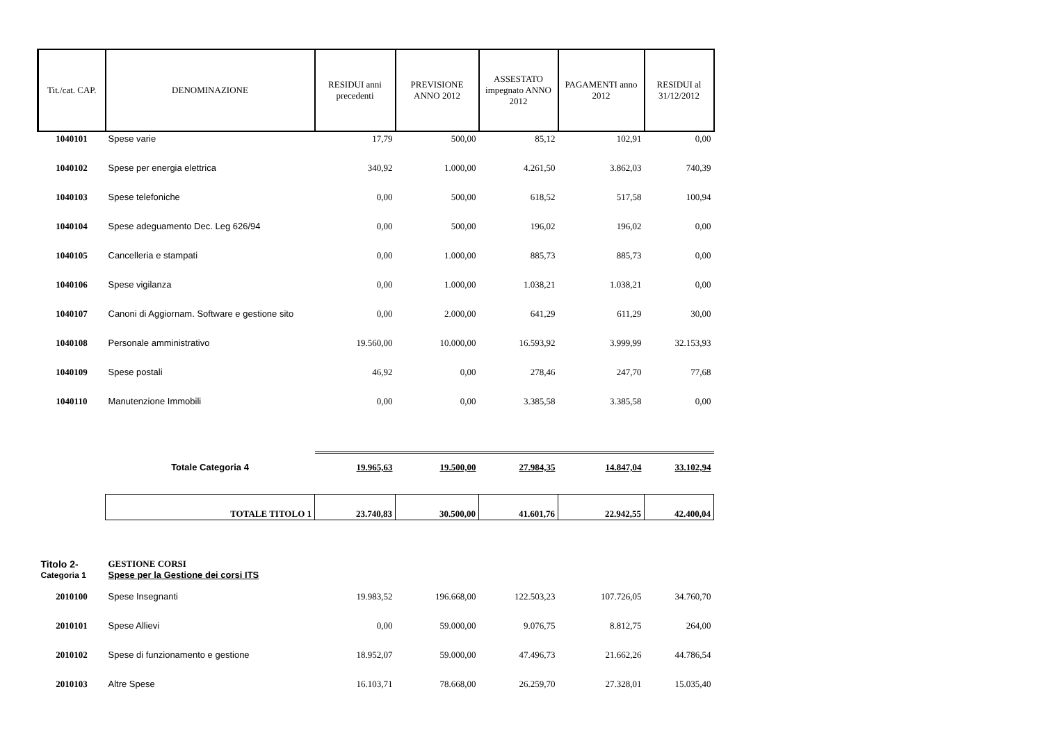| Tit./cat. CAP. | DENOMINAZIONE | RESIDUI anni precedenti | PREVISIONE ANNO 2012 | ASSESTATO impegnato ANNO 2012 | PAGAMENTI anno 2012 | RESIDUI al 31/12/2012 |
| --- | --- | --- | --- | --- | --- | --- |
| 1040101 | Spese varie | 17,79 | 500,00 | 85,12 | 102,91 | 0,00 |
| 1040102 | Spese per energia elettrica | 340,92 | 1.000,00 | 4.261,50 | 3.862,03 | 740,39 |
| 1040103 | Spese telefoniche | 0,00 | 500,00 | 618,52 | 517,58 | 100,94 |
| 1040104 | Spese adeguamento Dec. Leg 626/94 | 0,00 | 500,00 | 196,02 | 196,02 | 0,00 |
| 1040105 | Cancelleria e stampati | 0,00 | 1.000,00 | 885,73 | 885,73 | 0,00 |
| 1040106 | Spese vigilanza | 0,00 | 1.000,00 | 1.038,21 | 1.038,21 | 0,00 |
| 1040107 | Canoni di Aggiornam. Software e gestione sito | 0,00 | 2.000,00 | 641,29 | 611,29 | 30,00 |
| 1040108 | Personale amministrativo | 19.560,00 | 10.000,00 | 16.593,92 | 3.999,99 | 32.153,93 |
| 1040109 | Spese postali | 46,92 | 0,00 | 278,46 | 247,70 | 77,68 |
| 1040110 | Manutenzione Immobili | 0,00 | 0,00 | 3.385,58 | 3.385,58 | 0,00 |
| | Totale Categoria 4 | 19.965,63 | 19.500,00 | 27.984,35 | 14.847,04 | 33.102,94 |
| | TOTALE TITOLO 1 | 23.740,83 | 30.500,00 | 41.601,76 | 22.942,55 | 42.400,04 |
| Titolo 2- | GESTIONE CORSI | | | | | |
| Categoria 1 | Spese per la Gestione dei corsi ITS | | | | | |
| 2010100 | Spese Insegnanti | 19.983,52 | 196.668,00 | 122.503,23 | 107.726,05 | 34.760,70 |
| 2010101 | Spese Allievi | 0,00 | 59.000,00 | 9.076,75 | 8.812,75 | 264,00 |
| 2010102 | Spese di funzionamento e gestione | 18.952,07 | 59.000,00 | 47.496,73 | 21.662,26 | 44.786,54 |
| 2010103 | Altre Spese | 16.103,71 | 78.668,00 | 26.259,70 | 27.328,01 | 15.035,40 |